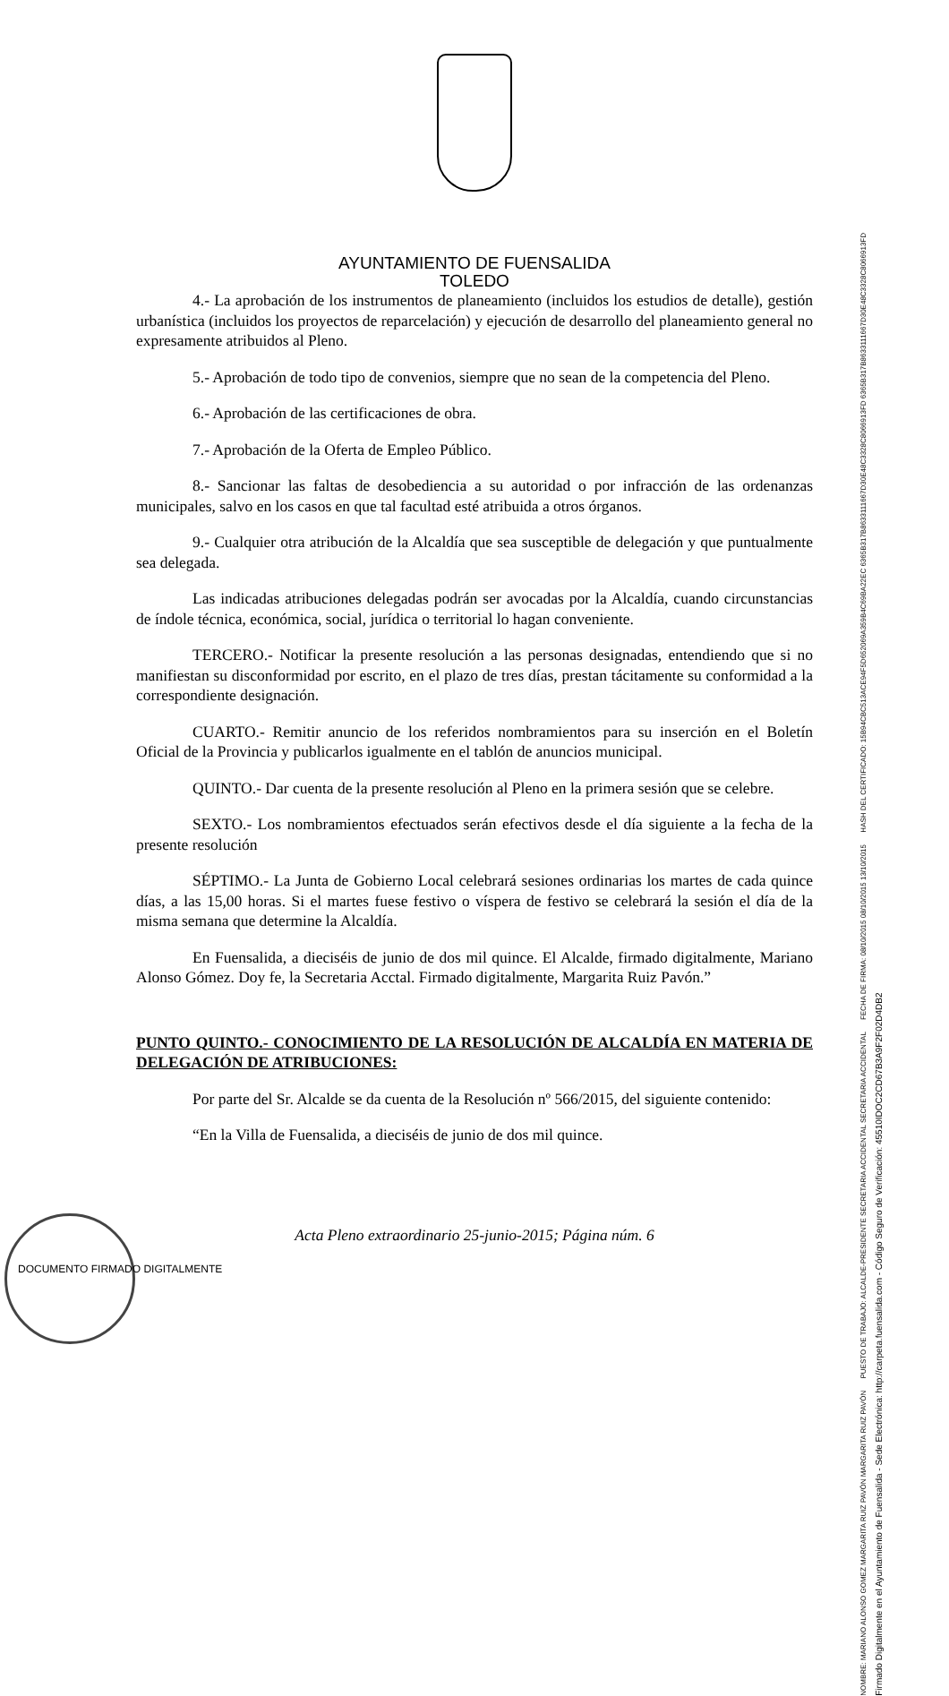AYUNTAMIENTO DE FUENSALIDA
TOLEDO
4.- La aprobación de los instrumentos de planeamiento (incluidos los estudios de detalle), gestión urbanística (incluidos los proyectos de reparcelación) y ejecución de desarrollo del planeamiento general no expresamente atribuidos al Pleno.
5.- Aprobación de todo tipo de convenios, siempre que no sean de la competencia del Pleno.
6.- Aprobación de las certificaciones de obra.
7.- Aprobación de la Oferta de Empleo Público.
8.- Sancionar las faltas de desobediencia a su autoridad o por infracción de las ordenanzas municipales, salvo en los casos en que tal facultad esté atribuida a otros órganos.
9.- Cualquier otra atribución de la Alcaldía que sea susceptible de delegación y que puntualmente sea delegada.
Las indicadas atribuciones delegadas podrán ser avocadas por la Alcaldía, cuando circunstancias de índole técnica, económica, social, jurídica o territorial lo hagan conveniente.
TERCERO.- Notificar la presente resolución a las personas designadas, entendiendo que si no manifiestan su disconformidad por escrito, en el plazo de tres días, prestan tácitamente su conformidad a la correspondiente designación.
CUARTO.- Remitir anuncio de los referidos nombramientos para su inserción en el Boletín Oficial de la Provincia y publicarlos igualmente en el tablón de anuncios municipal.
QUINTO.- Dar cuenta de la presente resolución al Pleno en la primera sesión que se celebre.
SEXTO.- Los nombramientos efectuados serán efectivos desde el día siguiente a la fecha de la presente resolución
SÉPTIMO.- La Junta de Gobierno Local celebrará sesiones ordinarias los martes de cada quince días, a las 15,00 horas. Si el martes fuese festivo o víspera de festivo se celebrará la sesión el día de la misma semana que determine la Alcaldía.
En Fuensalida, a dieciséis de junio de dos mil quince. El Alcalde, firmado digitalmente, Mariano Alonso Gómez. Doy fe, la Secretaria Acctal. Firmado digitalmente, Margarita Ruiz Pavón.”
PUNTO QUINTO.- CONOCIMIENTO DE LA RESOLUCIÓN DE ALCALDÍA EN MATERIA DE DELEGACIÓN DE ATRIBUCIONES:
Por parte del Sr. Alcalde se da cuenta de la Resolución nº 566/2015, del siguiente contenido:
“En la Villa de Fuensalida, a dieciséis de junio de dos mil quince.
Acta Pleno extraordinario 25-junio-2015; Página núm. 6
NOMBRE: MARIANO ALONSO GOMEZ MARGARITA RUIZ PAVÓN MARGARITA RUIZ PAVÓN PUESTO DE TRABAJO: ALCALDE-PRESIDENTE SECRETARIA ACCIDENTAL SECRETARIA ACCIDENTAL FECHA DE FIRMA: 08/10/2015 08/10/2015 13/10/2015 HASH DEL CERTIFICADO: 15B94CBC513ACE94F5D652069A359B4C69BA22EC 6365B317B8633111667D30E48C3328C8066913FD 6365B317B8633111667D30E48C3328C8066913FD
Firmado Digitalmente en el Ayuntamiento de Fuensalida - Sede Electrónica: http://carpeta.fuensalida.com - Código Seguro de Verificación: 45510IDOC2CD67B3A9F2F02D4DB2
DOCUMENTO FIRMADO DIGITALMENTE